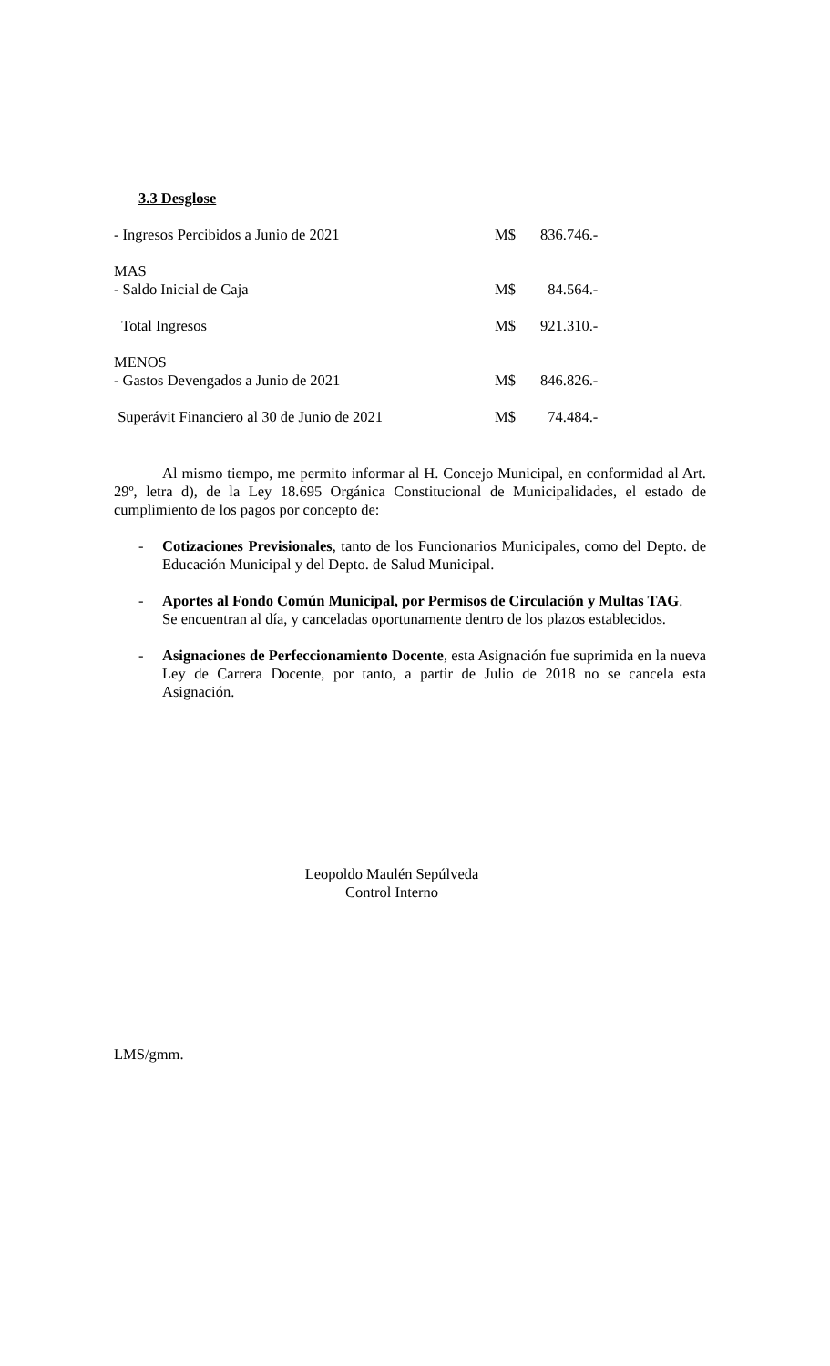3.3 Desglose
| - Ingresos Percibidos a Junio de 2021 | M$ | 836.746.- |
| MAS | | |
| - Saldo Inicial de Caja | M$ | 84.564.- |
| Total Ingresos | M$ | 921.310.- |
| MENOS | | |
| - Gastos Devengados a Junio de 2021 | M$ | 846.826.- |
| Superávit Financiero al 30 de Junio de 2021 | M$ | 74.484.- |
Al mismo tiempo, me permito informar al H. Concejo Municipal, en conformidad al Art. 29º, letra d), de la Ley 18.695 Orgánica Constitucional de Municipalidades, el estado de cumplimiento de los pagos por concepto de:
- Cotizaciones Previsionales, tanto de los Funcionarios Municipales, como del Depto. de Educación Municipal y del Depto. de Salud Municipal.
- Aportes al Fondo Común Municipal, por Permisos de Circulación y Multas TAG.
Se encuentran al día, y canceladas oportunamente dentro de los plazos establecidos.
- Asignaciones de Perfeccionamiento Docente, esta Asignación fue suprimida en la nueva Ley de Carrera Docente, por tanto, a partir de Julio de 2018 no se cancela esta Asignación.
Leopoldo Maulén Sepúlveda
Control Interno
LMS/gmm.